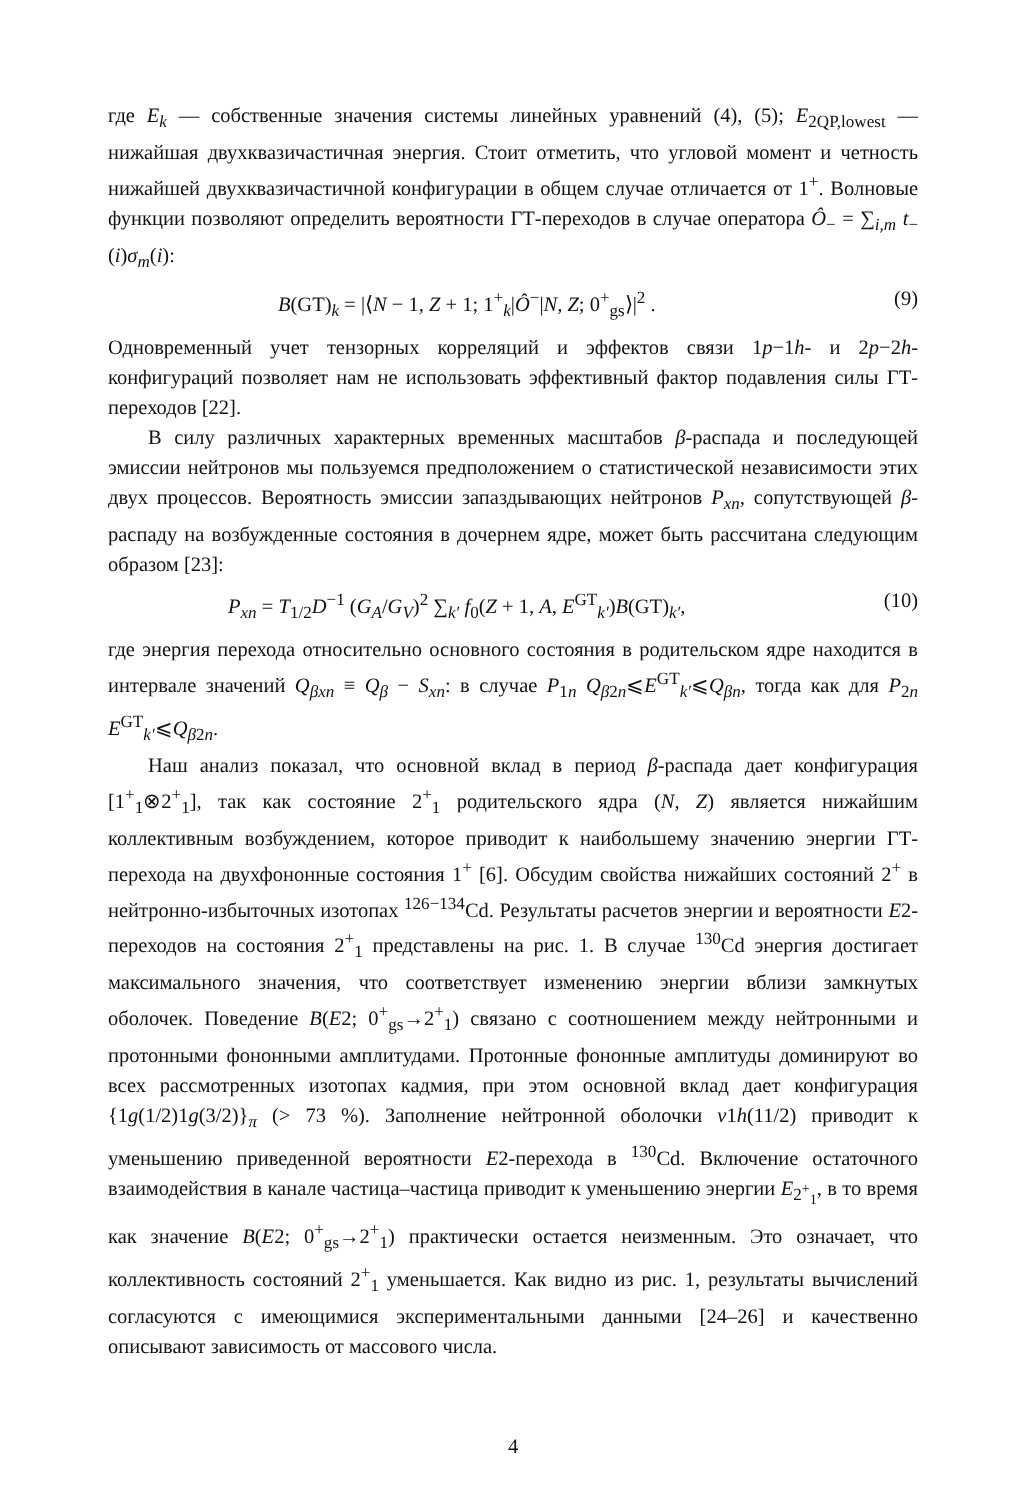где E<sub>k</sub> — собственные значения системы линейных уравнений (4), (5); E<sub>2QP,lowest</sub> — нижайшая двухквазичастичная энергия. Стоит отметить, что угловой момент и четность нижайшей двухквазичастичной конфигурации в общем случае отличается от 1<sup>+</sup>. Волновые функции позволяют определить вероятности ГТ-переходов в случае оператора Ô<sub>−</sub> = ∑<sub>i,m</sub> t<sub>−</sub>(i)σ<sub>m</sub>(i):
B(GT)<sub>k</sub> = |⟨N − 1, Z + 1; 1<sup>+</sup><sub>k</sub>|Ô<sup>−</sup>|N, Z; 0<sup>+</sup><sub>gs</sub>⟩|<sup>2</sup> . (9)
Одновременный учет тензорных корреляций и эффектов связи 1p−1h- и 2p−2h-конфигураций позволяет нам не использовать эффективный фактор подавления силы ГТ-переходов [22].
В силу различных характерных временных масштабов β-распада и последующей эмиссии нейтронов мы пользуемся предположением о статистической независимости этих двух процессов. Вероятность эмиссии запаздывающих нейтронов P<sub>xn</sub>, сопутствующей β-распаду на возбужденные состояния в дочернем ядре, может быть рассчитана следующим образом [23]:
P<sub>xn</sub> = T<sub>1/2</sub>D<sup>−1</sup> (G<sub>A</sub>/G<sub>V</sub>)<sup>2</sup> ∑<sub>k′</sub> f<sub>0</sub>(Z + 1, A, E<sup>GT</sup><sub>k′</sub>)B(GT)<sub>k′</sub>, (10)
где энергия перехода относительно основного состояния в родительском ядре находится в интервале значений Q<sub>βxn</sub> ≡ Q<sub>β</sub> − S<sub>xn</sub>: в случае P<sub>1n</sub> Q<sub>β2n</sub>⩽E<sup>GT</sup><sub>k′</sub>⩽Q<sub>βn</sub>, тогда как для P<sub>2n</sub> E<sup>GT</sup><sub>k′</sub>⩽Q<sub>β2n</sub>.
Наш анализ показал, что основной вклад в период β-распада дает конфигурация [1<sup>+</sup><sub>1</sub>⊗2<sup>+</sup><sub>1</sub>], так как состояние 2<sup>+</sup><sub>1</sub> родительского ядра (N, Z) является нижайшим коллективным возбуждением, которое приводит к наибольшему значению энергии ГТ-перехода на двухфононные состояния 1<sup>+</sup> [6]. Обсудим свойства нижайших состояний 2<sup>+</sup> в нейтронно-избыточных изотопах <sup>126−134</sup>Cd. Результаты расчетов энергии и вероятности E2-переходов на состояния 2<sup>+</sup><sub>1</sub> представлены на рис. 1. В случае <sup>130</sup>Cd энергия достигает максимального значения, что соответствует изменению энергии вблизи замкнутых оболочек. Поведение B(E2; 0<sup>+</sup><sub>gs</sub>→2<sup>+</sup><sub>1</sub>) связано с соотношением между нейтронными и протонными фононными амплитудами. Протонные фононные амплитуды доминируют во всех рассмотренных изотопах кадмия, при этом основной вклад дает конфигурация {1g(1/2)1g(3/2)}<sub>π</sub> (> 73 %). Заполнение нейтронной оболочки ν1h(11/2) приводит к уменьшению приведенной вероятности E2-перехода в <sup>130</sup>Cd. Включение остаточного взаимодействия в канале частица–частица приводит к уменьшению энергии E<sub>2<sup>+</sup><sub>1</sub></sub>, в то время как значение B(E2; 0<sup>+</sup><sub>gs</sub>→2<sup>+</sup><sub>1</sub>) практически остается неизменным. Это означает, что коллективность состояний 2<sup>+</sup><sub>1</sub> уменьшается. Как видно из рис. 1, результаты вычислений согласуются с имеющимися экспериментальными данными [24–26] и качественно описывают зависимость от массового числа.
4